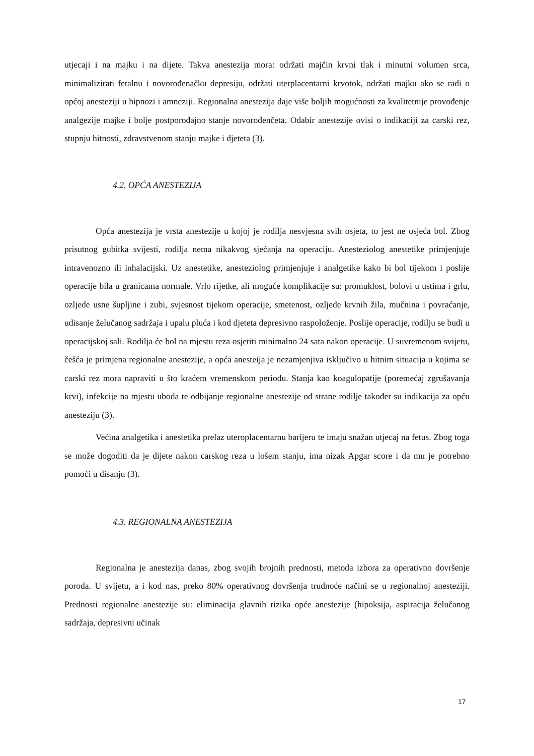utjecaji i na majku i na dijete. Takva anestezija mora: održati majčin krvni tlak i minutni volumen srca, minimalizirati fetalnu i novorođenačku depresiju, održati uterplacentarni krvotok, održati majku ako se radi o općoj anesteziji u hipnozi i amneziji. Regionalna anestezija daje više boljih mogućnosti za kvalitetnije provođenje analgezije majke i bolje postporođajno stanje novorođenčeta. Odabir anestezije ovisi o indikaciji za carski rez, stupnju hitnosti, zdravstvenom stanju majke i djeteta (3).
4.2. OPĆA ANESTEZIJA
Opća anestezija je vrsta anestezije u kojoj je rodilja nesvjesna svih osjeta, to jest ne osjeća bol. Zbog prisutnog gubitka svijesti, rodilja nema nikakvog sjećanja na operaciju. Anesteziolog anestetike primjenjuje intravenozno ili inhalacijski. Uz anestetike, anesteziolog primjenjuje i analgetike kako bi bol tijekom i poslije operacije bila u granicama normale. Vrlo rijetke, ali moguće komplikacije su: promuklost, bolovi u ustima i grlu, ozljede usne šupljine i zubi, svjesnost tijekom operacije, smetenost, ozljede krvnih žila, mučnina i povraćanje, udisanje želučanog sadržaja i upalu pluća i kod djeteta depresivno raspoloženje. Poslije operacije, rodilju se budi u operacijskoj sali. Rodilja će bol na mjestu reza osjetiti minimalno 24 sata nakon operacije. U suvremenom svijetu, češća je primjena regionalne anestezije, a opća anesteija je nezamjenjiva isključivo u hitnim situacija u kojima se carski rez mora napraviti u što kraćem vremenskom periodu. Stanja kao koagulopatije (poremećaj zgrušavanja krvi), infekcije na mjestu uboda te odbijanje regionalne anestezije od strane rodilje također su indikacija za opću anesteziju (3).
Većina analgetika i anestetika prelaz uteroplacentarnu barijeru te imaju snažan utjecaj na fetus. Zbog toga se može dogoditi da je dijete nakon carskog reza u lošem stanju, ima nizak Apgar score i da mu je potrebno pomoći u disanju (3).
4.3. REGIONALNA ANESTEZIJA
Regionalna je anestezija danas, zbog svojih brojnih prednosti, metoda izbora za operativno dovršenje poroda. U svijetu, a i kod nas, preko 80% operativnog dovršenja trudnoće načini se u regionalnoj anesteziji. Prednosti regionalne anestezije su: eliminacija glavnih rizika opće anestezije (hipoksija, aspiracija želučanog sadržaja, depresivni učinak
17